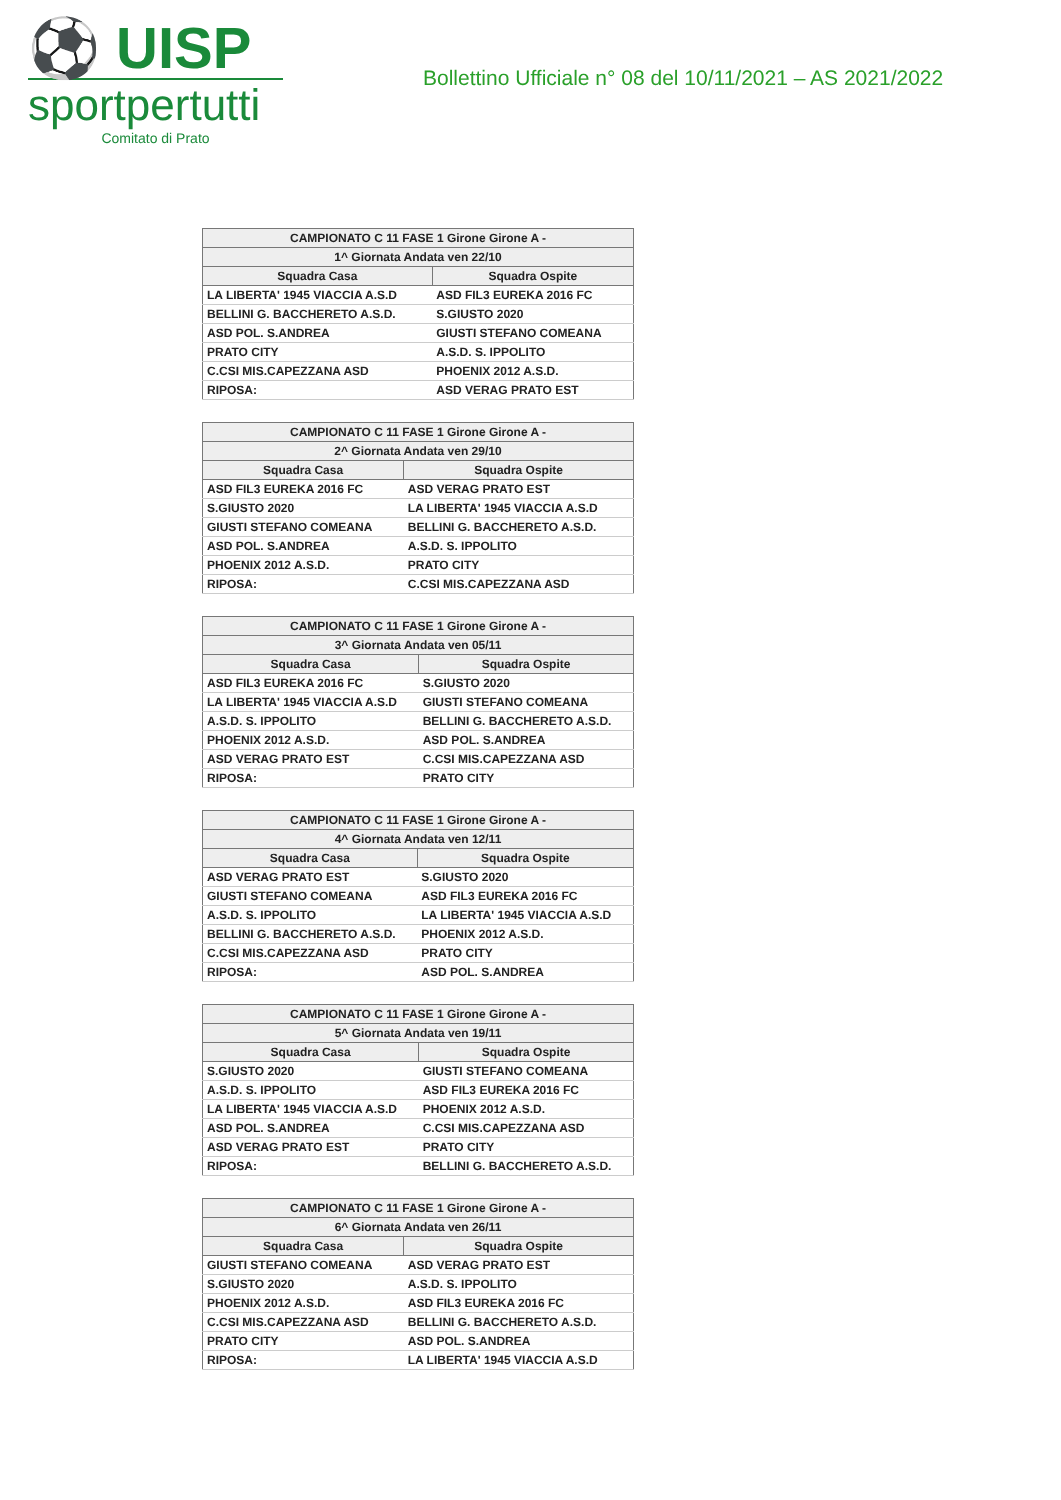⚽ UISP
sportpertutti
Comitato di Prato
Bollettino Ufficiale n° 08 del 10/11/2021 – AS 2021/2022
| CAMPIONATO C 11 FASE 1 Girone Girone A - | |
| --- | --- |
| 1^ Giornata Andata ven 22/10 | |
| Squadra Casa | Squadra Ospite |
| LA LIBERTA' 1945 VIACCIA A.S.D | ASD FIL3 EUREKA 2016 FC |
| BELLINI G. BACCHERETO A.S.D. | S.GIUSTO 2020 |
| ASD POL. S.ANDREA | GIUSTI STEFANO COMEANA |
| PRATO CITY | A.S.D. S. IPPOLITO |
| C.CSI MIS.CAPEZZANA ASD | PHOENIX 2012 A.S.D. |
| RIPOSA: | ASD VERAG PRATO EST |
| CAMPIONATO C 11 FASE 1 Girone Girone A - | |
| --- | --- |
| 2^ Giornata Andata ven 29/10 | |
| Squadra Casa | Squadra Ospite |
| ASD FIL3 EUREKA 2016 FC | ASD VERAG PRATO EST |
| S.GIUSTO 2020 | LA LIBERTA' 1945 VIACCIA A.S.D |
| GIUSTI STEFANO COMEANA | BELLINI G. BACCHERETO A.S.D. |
| ASD POL. S.ANDREA | A.S.D. S. IPPOLITO |
| PHOENIX 2012 A.S.D. | PRATO CITY |
| RIPOSA: | C.CSI MIS.CAPEZZANA ASD |
| CAMPIONATO C 11 FASE 1 Girone Girone A - | |
| --- | --- |
| 3^ Giornata Andata ven 05/11 | |
| Squadra Casa | Squadra Ospite |
| ASD FIL3 EUREKA 2016 FC | S.GIUSTO 2020 |
| LA LIBERTA' 1945 VIACCIA A.S.D | GIUSTI STEFANO COMEANA |
| A.S.D. S. IPPOLITO | BELLINI G. BACCHERETO A.S.D. |
| PHOENIX 2012 A.S.D. | ASD POL. S.ANDREA |
| ASD VERAG PRATO EST | C.CSI MIS.CAPEZZANA ASD |
| RIPOSA: | PRATO CITY |
| CAMPIONATO C 11 FASE 1 Girone Girone A - | |
| --- | --- |
| 4^ Giornata Andata ven 12/11 | |
| Squadra Casa | Squadra Ospite |
| ASD VERAG PRATO EST | S.GIUSTO 2020 |
| GIUSTI STEFANO COMEANA | ASD FIL3 EUREKA 2016 FC |
| A.S.D. S. IPPOLITO | LA LIBERTA' 1945 VIACCIA A.S.D |
| BELLINI G. BACCHERETO A.S.D. | PHOENIX 2012 A.S.D. |
| C.CSI MIS.CAPEZZANA ASD | PRATO CITY |
| RIPOSA: | ASD POL. S.ANDREA |
| CAMPIONATO C 11 FASE 1 Girone Girone A - | |
| --- | --- |
| 5^ Giornata Andata ven 19/11 | |
| Squadra Casa | Squadra Ospite |
| S.GIUSTO 2020 | GIUSTI STEFANO COMEANA |
| A.S.D. S. IPPOLITO | ASD FIL3 EUREKA 2016 FC |
| LA LIBERTA' 1945 VIACCIA A.S.D | PHOENIX 2012 A.S.D. |
| ASD POL. S.ANDREA | C.CSI MIS.CAPEZZANA ASD |
| ASD VERAG PRATO EST | PRATO CITY |
| RIPOSA: | BELLINI G. BACCHERETO A.S.D. |
| CAMPIONATO C 11 FASE 1 Girone Girone A - | |
| --- | --- |
| 6^ Giornata Andata ven 26/11 | |
| Squadra Casa | Squadra Ospite |
| GIUSTI STEFANO COMEANA | ASD VERAG PRATO EST |
| S.GIUSTO 2020 | A.S.D. S. IPPOLITO |
| PHOENIX 2012 A.S.D. | ASD FIL3 EUREKA 2016 FC |
| C.CSI MIS.CAPEZZANA ASD | BELLINI G. BACCHERETO A.S.D. |
| PRATO CITY | ASD POL. S.ANDREA |
| RIPOSA: | LA LIBERTA' 1945 VIACCIA A.S.D |